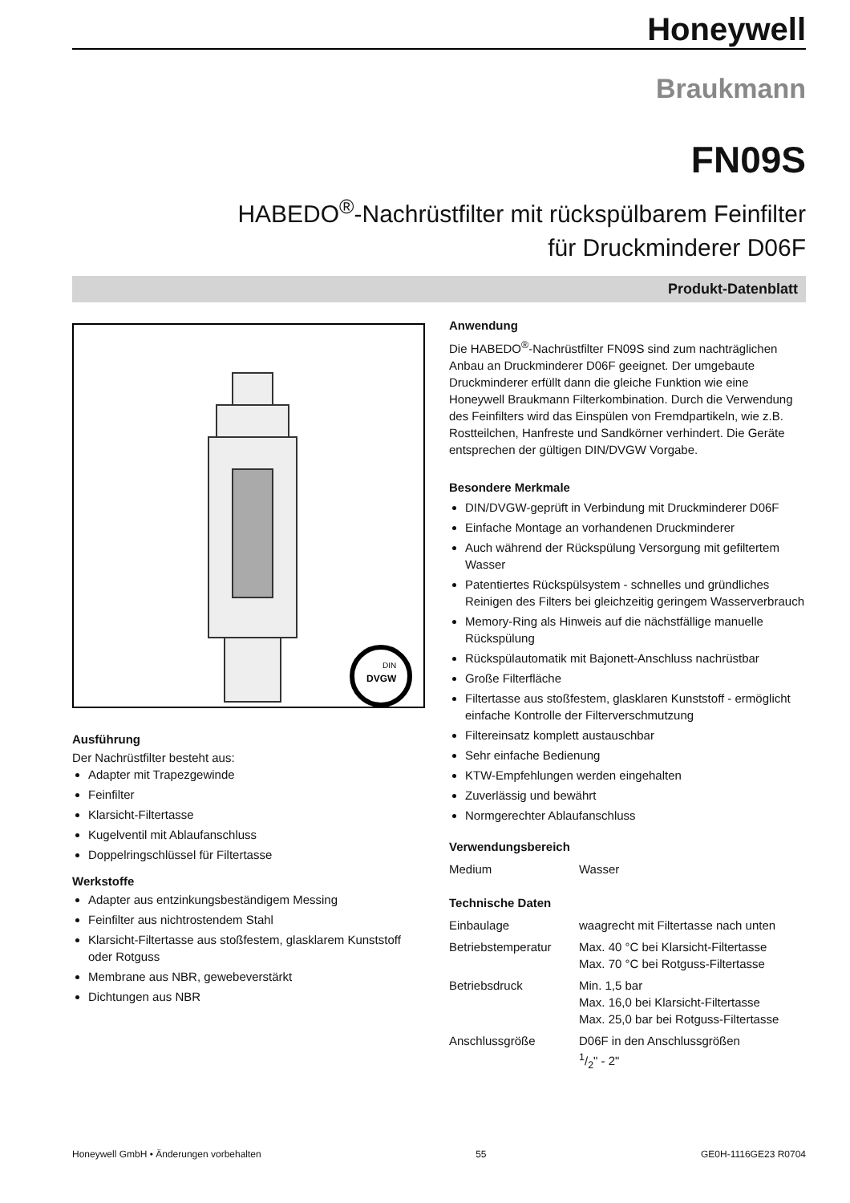Honeywell
Braukmann
FN09S
HABEDO<sup>®</sup>-Nachrüstfilter mit rückspülbarem Feinfilter
für Druckminderer D06F
Produkt-Datenblatt
DVGW
DIN
Ausführung
Der Nachrüstfilter besteht aus:
Adapter mit Trapezgewinde
Feinfilter
Klarsicht-Filtertasse
Kugelventil mit Ablaufanschluss
Doppelringschlüssel für Filtertasse
Werkstoffe
Adapter aus entzinkungsbeständigem Messing
Feinfilter aus nichtrostendem Stahl
Klarsicht-Filtertasse aus stoßfestem, glasklarem Kunststoff oder Rotguss
Membrane aus NBR, gewebeverstärkt
Dichtungen aus NBR
Anwendung
Die HABEDO<sup>®</sup>-Nachrüstfilter FN09S sind zum nachträglichen Anbau an Druckminderer D06F geeignet. Der umgebaute Druckminderer erfüllt dann die gleiche Funktion wie eine Honeywell Braukmann Filterkombination. Durch die Verwendung des Feinfilters wird das Einspülen von Fremdpartikeln, wie z.B. Rostteilchen, Hanfreste und Sandkörner verhindert. Die Geräte entsprechen der gültigen DIN/DVGW Vorgabe.
Besondere Merkmale
DIN/DVGW-geprüft in Verbindung mit Druckminderer D06F
Einfache Montage an vorhandenen Druckminderer
Auch während der Rückspülung Versorgung mit gefiltertem Wasser
Patentiertes Rückspülsystem - schnelles und gründliches Reinigen des Filters bei gleichzeitig geringem Wasserverbrauch
Memory-Ring als Hinweis auf die nächstfällige manuelle Rückspülung
Rückspülautomatik mit Bajonett-Anschluss nachrüstbar
Große Filterfläche
Filtertasse aus stoßfestem, glasklaren Kunststoff - ermöglicht einfache Kontrolle der Filterverschmutzung
Filtereinsatz komplett austauschbar
Sehr einfache Bedienung
KTW-Empfehlungen werden eingehalten
Zuverlässig und bewährt
Normgerechter Ablaufanschluss
Verwendungsbereich
| Medium | Wasser |
Technische Daten
| Einbaulage | waagrecht mit Filtertasse nach unten |
| Betriebstemperatur | Max. 40 °C bei Klarsicht-Filtertasse Max. 70 °C bei Rotguss-Filtertasse |
| Betriebsdruck | Min. 1,5 bar Max. 16,0 bei Klarsicht-Filtertasse Max. 25,0 bar bei Rotguss-Filtertasse |
| Anschlussgröße | D06F in den Anschlussgrößen 1/2" - 2" |
Honeywell GmbH • Änderungen vorbehalten 55 GE0H-1116GE23 R0704